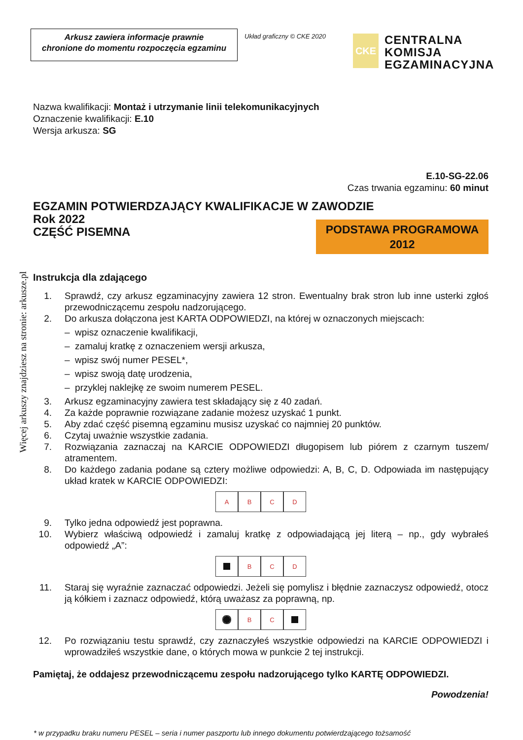Więcej arkuszy znajdziesz na stronie: arkusze.pl
Arkusz zawiera informacje prawnie
chronione do momentu rozpoczęcia egzaminu
Układ graficzny © CKE 2020
CKE
CENTRALNA
KOMISJA
EGZAMINACYJNA
Nazwa kwalifikacji: Montaż i utrzymanie linii telekomunikacyjnych
Oznaczenie kwalifikacji: E.10
Wersja arkusza: SG
E.10-SG-22.06
Czas trwania egzaminu: 60 minut
EGZAMIN POTWIERDZAJĄCY KWALIFIKACJE W ZAWODZIE
Rok 2022
CZĘŚĆ PISEMNA
PODSTAWA PROGRAMOWA
2012
Instrukcja dla zdającego
1. Sprawdź, czy arkusz egzaminacyjny zawiera 12 stron. Ewentualny brak stron lub inne usterki zgłoś przewodniczącemu zespołu nadzorującego.
2. Do arkusza dołączona jest KARTA ODPOWIEDZI, na której w oznaczonych miejscach:
– wpisz oznaczenie kwalifikacji,
– zamaluj kratkę z oznaczeniem wersji arkusza,
– wpisz swój numer PESEL*,
– wpisz swoją datę urodzenia,
– przyklej naklejkę ze swoim numerem PESEL.
3. Arkusz egzaminacyjny zawiera test składający się z 40 zadań.
4. Za każde poprawnie rozwiązane zadanie możesz uzyskać 1 punkt.
5. Aby zdać część pisemną egzaminu musisz uzyskać co najmniej 20 punktów.
6. Czytaj uważnie wszystkie zadania.
7. Rozwiązania zaznaczaj na KARCIE ODPOWIEDZI długopisem lub piórem z czarnym tuszem/ atramentem.
8. Do każdego zadania podane są cztery możliwe odpowiedzi: A, B, C, D. Odpowiada im następujący układ kratek w KARCIE ODPOWIEDZI:
ABCD
9. Tylko jedna odpowiedź jest poprawna.
10. Wybierz właściwą odpowiedź i zamaluj kratkę z odpowiadającą jej literą – np., gdy wybrałeś odpowiedź „A”:
BCD
11. Staraj się wyraźnie zaznaczać odpowiedzi. Jeżeli się pomylisz i błędnie zaznaczysz odpowiedź, otocz ją kółkiem i zaznacz odpowiedź, którą uważasz za poprawną, np.
BC
12. Po rozwiązaniu testu sprawdź, czy zaznaczyłeś wszystkie odpowiedzi na KARCIE ODPOWIEDZI i wprowadziłeś wszystkie dane, o których mowa w punkcie 2 tej instrukcji.
Pamiętaj, że oddajesz przewodniczącemu zespołu nadzorującego tylko KARTĘ ODPOWIEDZI.
Powodzenia!
* w przypadku braku numeru PESEL – seria i numer paszportu lub innego dokumentu potwierdzającego tożsamość